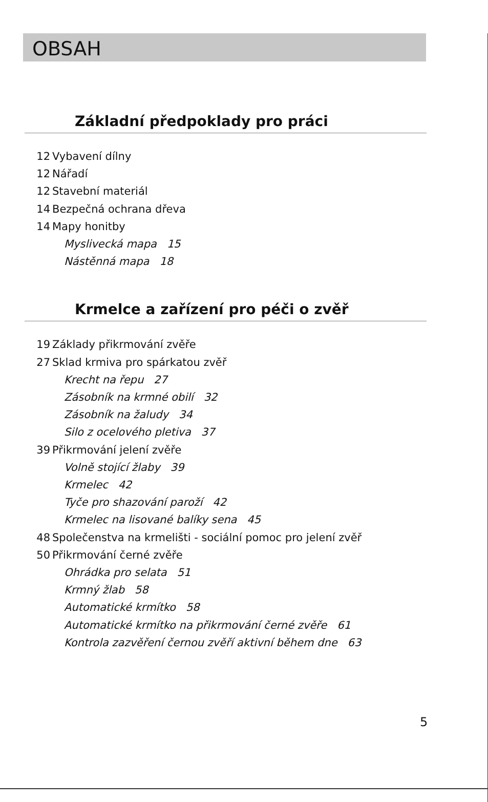OBSAH
Základní předpoklady pro práci
12 Vybavení dílny
12 Nářadí
12 Stavební materiál
14 Bezpečná ochrana dřeva
14 Mapy honitby
Myslivecká mapa 15
Nástěnná mapa 18
Krmelce a zařízení pro péči o zvěř
19 Základy přikrmování zvěře
27 Sklad krmiva pro spárkatou zvěř
Krecht na řepu 27
Zásobník na krmné obilí 32
Zásobník na žaludy 34
Silo z ocelového pletiva 37
39 Přikrmování jelení zvěře
Volně stojící žlaby 39
Krmelec 42
Tyče pro shazování paroží 42
Krmelec na lisované balíky sena 45
48 Společenstva na krmelišti - sociální pomoc pro jelení zvěř
50 Přikrmování černé zvěře
Ohrádka pro selata 51
Krmný žlab 58
Automatické krmítko 58
Automatické krmítko na přikrmování černé zvěře 61
Kontrola zazvěření černou zvěří aktivní během dne 63
5